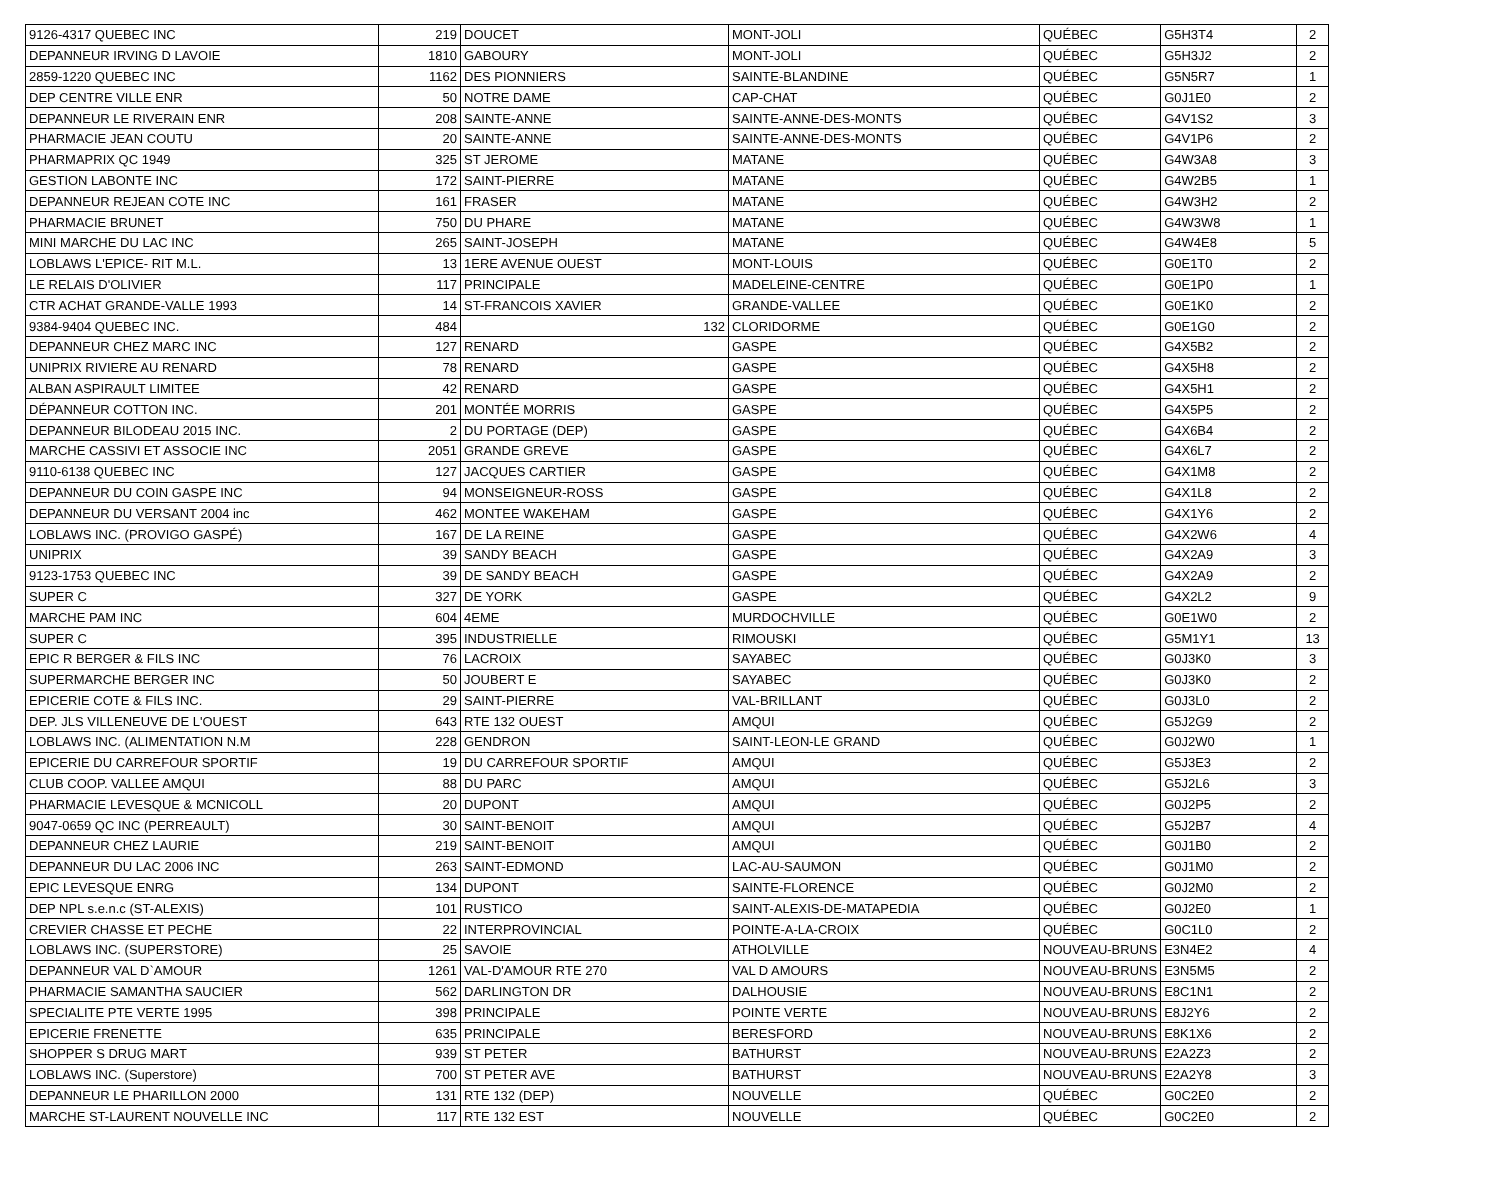| 9126-4317 QUEBEC INC | 219 | DOUCET | MONT-JOLI | QUÉBEC | G5H3T4 | 2 |
| DEPANNEUR IRVING D LAVOIE | 1810 | GABOURY | MONT-JOLI | QUÉBEC | G5H3J2 | 2 |
| 2859-1220 QUEBEC INC | 1162 | DES PIONNIERS | SAINTE-BLANDINE | QUÉBEC | G5N5R7 | 1 |
| DEP CENTRE VILLE ENR | 50 | NOTRE DAME | CAP-CHAT | QUÉBEC | G0J1E0 | 2 |
| DEPANNEUR LE RIVERAIN ENR | 208 | SAINTE-ANNE | SAINTE-ANNE-DES-MONTS | QUÉBEC | G4V1S2 | 3 |
| PHARMACIE JEAN COUTU | 20 | SAINTE-ANNE | SAINTE-ANNE-DES-MONTS | QUÉBEC | G4V1P6 | 2 |
| PHARMAPRIX QC 1949 | 325 | ST JEROME | MATANE | QUÉBEC | G4W3A8 | 3 |
| GESTION LABONTE INC | 172 | SAINT-PIERRE | MATANE | QUÉBEC | G4W2B5 | 1 |
| DEPANNEUR REJEAN COTE INC | 161 | FRASER | MATANE | QUÉBEC | G4W3H2 | 2 |
| PHARMACIE BRUNET | 750 | DU PHARE | MATANE | QUÉBEC | G4W3W8 | 1 |
| MINI MARCHE DU LAC INC | 265 | SAINT-JOSEPH | MATANE | QUÉBEC | G4W4E8 | 5 |
| LOBLAWS L'EPICE- RIT M.L. | 13 | 1ERE AVENUE OUEST | MONT-LOUIS | QUÉBEC | G0E1T0 | 2 |
| LE RELAIS D'OLIVIER | 117 | PRINCIPALE | MADELEINE-CENTRE | QUÉBEC | G0E1P0 | 1 |
| CTR ACHAT GRANDE-VALLE 1993 | 14 | ST-FRANCOIS XAVIER | GRANDE-VALLEE | QUÉBEC | G0E1K0 | 2 |
| 9384-9404 QUEBEC INC. | 484 | 132 | CLORIDORME | QUÉBEC | G0E1G0 | 2 |
| DEPANNEUR CHEZ MARC INC | 127 | RENARD | GASPE | QUÉBEC | G4X5B2 | 2 |
| UNIPRIX RIVIERE AU RENARD | 78 | RENARD | GASPE | QUÉBEC | G4X5H8 | 2 |
| ALBAN ASPIRAULT LIMITEE | 42 | RENARD | GASPE | QUÉBEC | G4X5H1 | 2 |
| DÉPANNEUR COTTON INC. | 201 | MONTÉE MORRIS | GASPE | QUÉBEC | G4X5P5 | 2 |
| DEPANNEUR BILODEAU 2015 INC. | 2 | DU PORTAGE (DEP) | GASPE | QUÉBEC | G4X6B4 | 2 |
| MARCHE CASSIVI ET ASSOCIE INC | 2051 | GRANDE GREVE | GASPE | QUÉBEC | G4X6L7 | 2 |
| 9110-6138 QUEBEC INC | 127 | JACQUES CARTIER | GASPE | QUÉBEC | G4X1M8 | 2 |
| DEPANNEUR DU COIN GASPE INC | 94 | MONSEIGNEUR-ROSS | GASPE | QUÉBEC | G4X1L8 | 2 |
| DEPANNEUR DU VERSANT 2004 inc | 462 | MONTEE WAKEHAM | GASPE | QUÉBEC | G4X1Y6 | 2 |
| LOBLAWS INC. (PROVIGO GASPÉ) | 167 | DE LA REINE | GASPE | QUÉBEC | G4X2W6 | 4 |
| UNIPRIX | 39 | SANDY BEACH | GASPE | QUÉBEC | G4X2A9 | 3 |
| 9123-1753 QUEBEC INC | 39 | DE SANDY BEACH | GASPE | QUÉBEC | G4X2A9 | 2 |
| SUPER C | 327 | DE YORK | GASPE | QUÉBEC | G4X2L2 | 9 |
| MARCHE PAM INC | 604 | 4EME | MURDOCHVILLE | QUÉBEC | G0E1W0 | 2 |
| SUPER C | 395 | INDUSTRIELLE | RIMOUSKI | QUÉBEC | G5M1Y1 | 13 |
| EPIC R BERGER & FILS INC | 76 | LACROIX | SAYABEC | QUÉBEC | G0J3K0 | 3 |
| SUPERMARCHE BERGER INC | 50 | JOUBERT E | SAYABEC | QUÉBEC | G0J3K0 | 2 |
| EPICERIE COTE & FILS INC. | 29 | SAINT-PIERRE | VAL-BRILLANT | QUÉBEC | G0J3L0 | 2 |
| DEP. JLS VILLENEUVE DE L'OUEST | 643 | RTE 132 OUEST | AMQUI | QUÉBEC | G5J2G9 | 2 |
| LOBLAWS INC. (ALIMENTATION N.M | 228 | GENDRON | SAINT-LEON-LE GRAND | QUÉBEC | G0J2W0 | 1 |
| EPICERIE DU CARREFOUR SPORTIF | 19 | DU CARREFOUR SPORTIF | AMQUI | QUÉBEC | G5J3E3 | 2 |
| CLUB COOP. VALLEE AMQUI | 88 | DU PARC | AMQUI | QUÉBEC | G5J2L6 | 3 |
| PHARMACIE LEVESQUE & MCNICOLL | 20 | DUPONT | AMQUI | QUÉBEC | G0J2P5 | 2 |
| 9047-0659 QC INC (PERREAULT) | 30 | SAINT-BENOIT | AMQUI | QUÉBEC | G5J2B7 | 4 |
| DEPANNEUR CHEZ LAURIE | 219 | SAINT-BENOIT | AMQUI | QUÉBEC | G0J1B0 | 2 |
| DEPANNEUR DU LAC 2006 INC | 263 | SAINT-EDMOND | LAC-AU-SAUMON | QUÉBEC | G0J1M0 | 2 |
| EPIC LEVESQUE ENRG | 134 | DUPONT | SAINTE-FLORENCE | QUÉBEC | G0J2M0 | 2 |
| DEP NPL s.e.n.c (ST-ALEXIS) | 101 | RUSTICO | SAINT-ALEXIS-DE-MATAPEDIA | QUÉBEC | G0J2E0 | 1 |
| CREVIER CHASSE ET PECHE | 22 | INTERPROVINCIAL | POINTE-A-LA-CROIX | QUÉBEC | G0C1L0 | 2 |
| LOBLAWS INC. (SUPERSTORE) | 25 | SAVOIE | ATHOLVILLE | NOUVEAU-BRUNS | E3N4E2 | 4 |
| DEPANNEUR VAL D`AMOUR | 1261 | VAL-D'AMOUR RTE 270 | VAL D AMOURS | NOUVEAU-BRUNS | E3N5M5 | 2 |
| PHARMACIE SAMANTHA SAUCIER | 562 | DARLINGTON DR | DALHOUSIE | NOUVEAU-BRUNS | E8C1N1 | 2 |
| SPECIALITE PTE VERTE 1995 | 398 | PRINCIPALE | POINTE VERTE | NOUVEAU-BRUNS | E8J2Y6 | 2 |
| EPICERIE FRENETTE | 635 | PRINCIPALE | BERESFORD | NOUVEAU-BRUNS | E8K1X6 | 2 |
| SHOPPER S DRUG MART | 939 | ST PETER | BATHURST | NOUVEAU-BRUNS | E2A2Z3 | 2 |
| LOBLAWS INC. (Superstore) | 700 | ST PETER AVE | BATHURST | NOUVEAU-BRUNS | E2A2Y8 | 3 |
| DEPANNEUR LE PHARILLON 2000 | 131 | RTE 132 (DEP) | NOUVELLE | QUÉBEC | G0C2E0 | 2 |
| MARCHE ST-LAURENT NOUVELLE INC | 117 | RTE 132 EST | NOUVELLE | QUÉBEC | G0C2E0 | 2 |